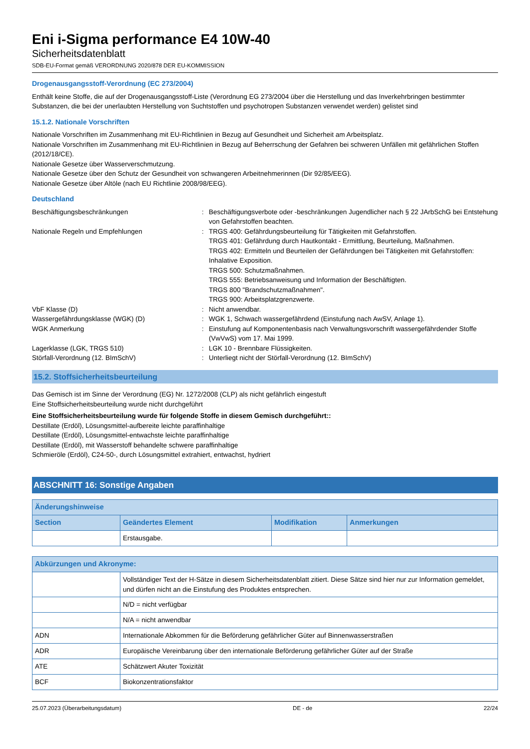Eni i-Sigma performance E4 10W-40
Sicherheitsdatenblatt
SDB-EU-Format gemäß VERORDNUNG 2020/878 DER EU-KOMMISSION
Drogenausgangsstoff-Verordnung (EC 273/2004)
Enthält keine Stoffe, die auf der Drogenausgangsstoff-Liste (Verordnung EG 273/2004 über die Herstellung und das Inverkehrbringen bestimmter Substanzen, die bei der unerlaubten Herstellung von Suchtstoffen und psychotropen Substanzen verwendet werden) gelistet sind
15.1.2. Nationale Vorschriften
Nationale Vorschriften im Zusammenhang mit EU-Richtlinien in Bezug auf Gesundheit und Sicherheit am Arbeitsplatz.
Nationale Vorschriften im Zusammenhang mit EU-Richtlinien in Bezug auf Beherrschung der Gefahren bei schweren Unfällen mit gefährlichen Stoffen (2012/18/CE).
Nationale Gesetze über Wasserverschmutzung.
Nationale Gesetze über den Schutz der Gesundheit von schwangeren Arbeitnehmerinnen (Dir 92/85/EEG).
Nationale Gesetze über Altöle (nach EU Richtlinie 2008/98/EEG).
Deutschland
Beschäftigungsbeschränkungen
:
Beschäftigungsverbote oder -beschränkungen Jugendlicher nach § 22 JArbSchG bei Entstehung von Gefahrstoffen beachten.
Nationale Regeln und Empfehlungen
:
TRGS 400: Gefährdungsbeurteilung für Tätigkeiten mit Gefahrstoffen.
TRGS 401: Gefährdung durch Hautkontakt - Ermittlung, Beurteilung, Maßnahmen.
TRGS 402: Ermitteln und Beurteilen der Gefährdungen bei Tätigkeiten mit Gefahrstoffen: Inhalative Exposition.
TRGS 500: Schutzmaßnahmen.
TRGS 555: Betriebsanweisung und Information der Beschäftigten.
TRGS 800 "Brandschutzmaßnahmen".
TRGS 900: Arbeitsplatzgrenzwerte.
VbF Klasse (D)
:
Nicht anwendbar.
Wassergefährdungsklasse (WGK) (D)
:
WGK 1, Schwach wassergefährdend (Einstufung nach AwSV, Anlage 1).
WGK Anmerkung
:
Einstufung auf Komponentenbasis nach Verwaltungsvorschrift wassergefährdender Stoffe (VwVwS) vom 17. Mai 1999.
Lagerklasse (LGK, TRGS 510)
:
LGK 10 - Brennbare Flüssigkeiten.
Störfall-Verordnung (12. BImSchV)
:
Unterliegt nicht der Störfall-Verordnung (12. BImSchV)
15.2. Stoffsicherheitsbeurteilung
Das Gemisch ist im Sinne der Verordnung (EG) Nr. 1272/2008 (CLP) als nicht gefährlich eingestuft
Eine Stoffsicherheitsbeurteilung wurde nicht durchgeführt
Eine Stoffsicherheitsbeurteilung wurde für folgende Stoffe in diesem Gemisch durchgeführt::
Destillate (Erdöl), Lösungsmittel-aufbereite leichte paraffinhaltige
Destillate (Erdöl), Lösungsmittel-entwachste leichte paraffinhaltige
Destillate (Erdöl), mit Wasserstoff behandelte schwere paraffinhaltige
Schmieröle (Erdöl), C24-50-, durch Lösungsmittel extrahiert, entwachst, hydriert
ABSCHNITT 16: Sonstige Angaben
| Änderungshinweise | | | |
| --- | --- | --- | --- |
| Section | Geändertes Element | Modifikation | Anmerkungen |
| | Erstausgabe. | | |
| Abkürzungen und Akronyme: | |
| --- | --- |
| | Vollständiger Text der H-Sätze in diesem Sicherheitsdatenblatt zitiert. Diese Sätze sind hier nur zur Information gemeldet, und dürfen nicht an die Einstufung des Produktes entsprechen. |
| | N/D = nicht verfügbar |
| | N/A = nicht anwendbar |
| ADN | Internationale Abkommen für die Beförderung gefährlicher Güter auf Binnenwasserstraßen |
| ADR | Europäische Vereinbarung über den internationale Beförderung gefährlicher Güter auf der Straße |
| ATE | Schätzwert Akuter Toxizität |
| BCF | Biokonzentrationsfaktor |
25.07.2023 (Überarbeitungsdatum) DE - de 22/24